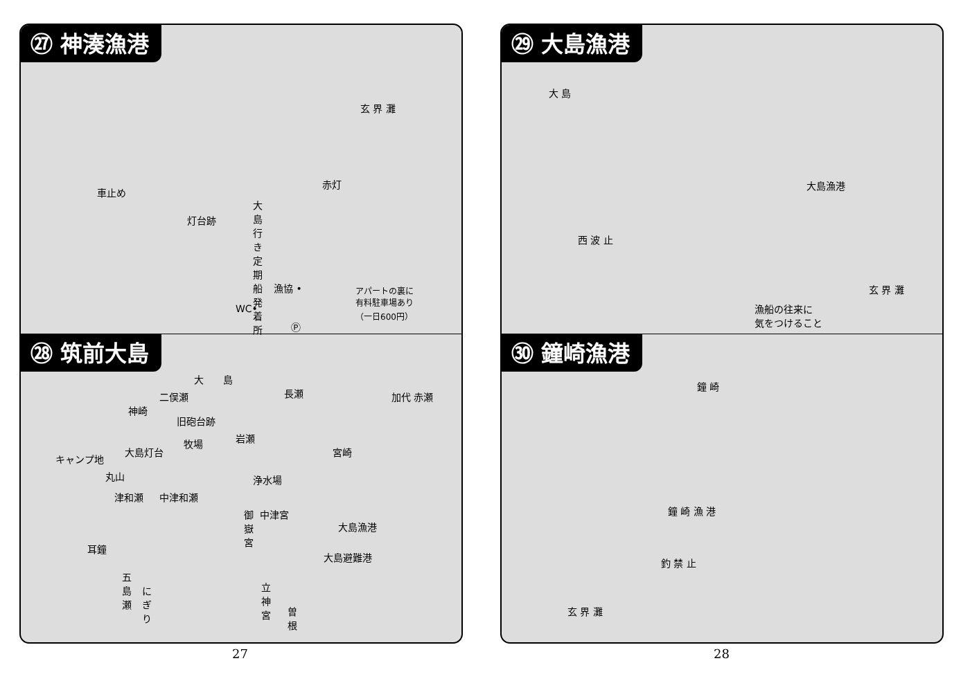㉗ 神湊漁港
玄 界 灘
車止め
赤灯
灯台跡
大島行き定期船発着所
漁協 •
WC•
アパートの裏に
有料駐車場あり
（一日600円）
Ⓟ
㉘ 筑前大島
大　　島
二俣瀬 長瀬 加代 赤瀬
神崎
旧砲台跡
牧場 岩瀬
大島灯台 宮崎
キャンプ地
丸山 浄水場
津和瀬 中津和瀬
中津宮 御嶽宮
大島漁港
大島避難港
耳鐘
五島瀬
にぎり 立神宮
曽根
㉙ 大島漁港
大 島
大島漁港
西 波 止
玄 界 灘
漁船の往来に
気をつけること
㉚ 鐘崎漁港
鐘 崎
鐘 崎 漁 港
釣 禁 止
玄 界 灘
27 28